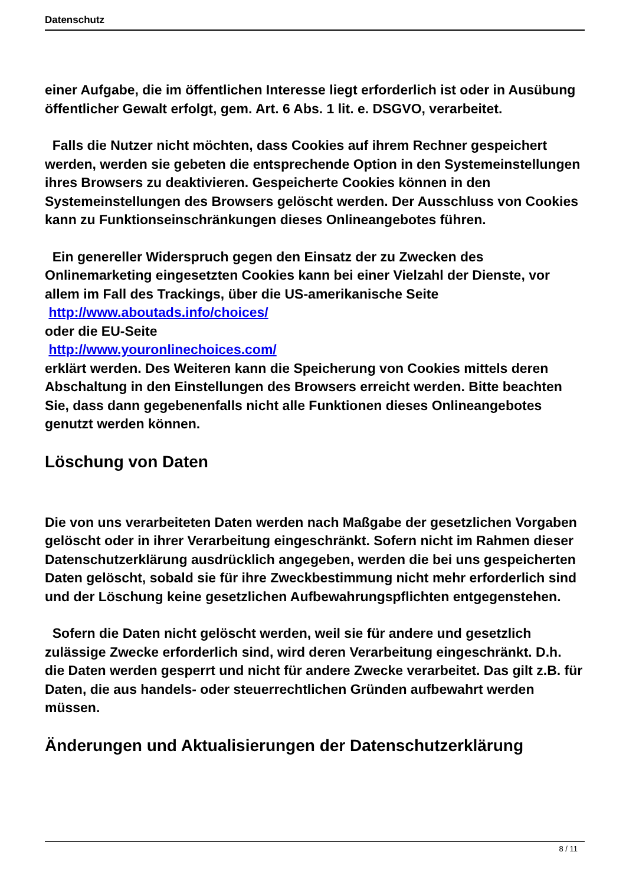Datenschutz
einer Aufgabe, die im öffentlichen Interesse liegt erforderlich ist oder in Ausübung öffentlicher Gewalt erfolgt, gem. Art. 6 Abs. 1 lit. e. DSGVO, verarbeitet.
Falls die Nutzer nicht möchten, dass Cookies auf ihrem Rechner gespeichert werden, werden sie gebeten die entsprechende Option in den Systemeinstellungen ihres Browsers zu deaktivieren. Gespeicherte Cookies können in den Systemeinstellungen des Browsers gelöscht werden. Der Ausschluss von Cookies kann zu Funktionseinschränkungen dieses Onlineangebotes führen.
Ein genereller Widerspruch gegen den Einsatz der zu Zwecken des Onlinemarketing eingesetzten Cookies kann bei einer Vielzahl der Dienste, vor allem im Fall des Trackings, über die US-amerikanische Seite http://www.aboutads.info/choices/
oder die EU-Seite
http://www.youronlinechoices.com/
erklärt werden. Des Weiteren kann die Speicherung von Cookies mittels deren Abschaltung in den Einstellungen des Browsers erreicht werden. Bitte beachten Sie, dass dann gegebenenfalls nicht alle Funktionen dieses Onlineangebotes genutzt werden können.
Löschung von Daten
Die von uns verarbeiteten Daten werden nach Maßgabe der gesetzlichen Vorgaben gelöscht oder in ihrer Verarbeitung eingeschränkt. Sofern nicht im Rahmen dieser Datenschutzerklärung ausdrücklich angegeben, werden die bei uns gespeicherten Daten gelöscht, sobald sie für ihre Zweckbestimmung nicht mehr erforderlich sind und der Löschung keine gesetzlichen Aufbewahrungspflichten entgegenstehen.
Sofern die Daten nicht gelöscht werden, weil sie für andere und gesetzlich zulässige Zwecke erforderlich sind, wird deren Verarbeitung eingeschränkt. D.h. die Daten werden gesperrt und nicht für andere Zwecke verarbeitet. Das gilt z.B. für Daten, die aus handels- oder steuerrechtlichen Gründen aufbewahrt werden müssen.
Änderungen und Aktualisierungen der Datenschutzerklärung
8 / 11